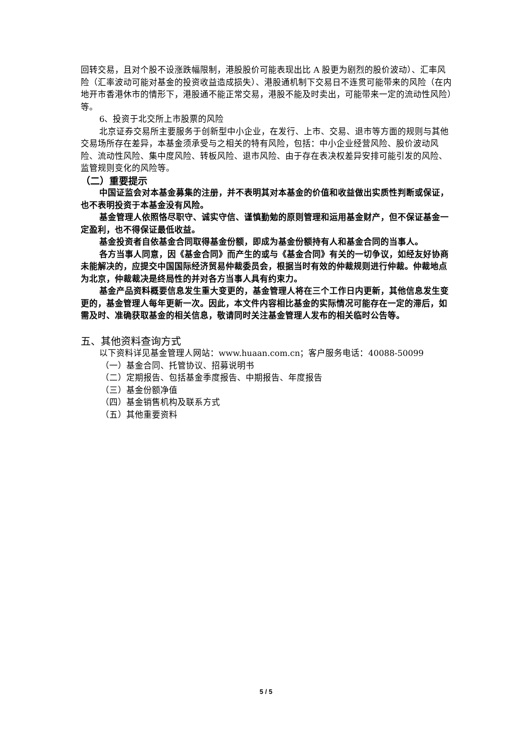回转交易，且对个股不设涨跌幅限制，港股股价可能表现出比 A 股更为剧烈的股价波动）、汇率风险（汇率波动可能对基金的投资收益造成损失）、港股通机制下交易日不连贯可能带来的风险（在内地开市香港休市的情形下，港股通不能正常交易，港股不能及时卖出，可能带来一定的流动性风险）等。
6、投资于北交所上市股票的风险
北京证券交易所主要服务于创新型中小企业，在发行、上市、交易、退市等方面的规则与其他交易场所存在差异，本基金须承受与之相关的特有风险，包括：中小企业经营风险、股价波动风险、流动性风险、集中度风险、转板风险、退市风险、由于存在表决权差异安排可能引发的风险、监管规则变化的风险等。
（二）重要提示
中国证监会对本基金募集的注册，并不表明其对本基金的价值和收益做出实质性判断或保证，也不表明投资于本基金没有风险。
基金管理人依照恪尽职守、诚实守信、谨慎勤勉的原则管理和运用基金财产，但不保证基金一定盈利，也不得保证最低收益。
基金投资者自依基金合同取得基金份额，即成为基金份额持有人和基金合同的当事人。
各方当事人同意，因《基金合同》而产生的或与《基金合同》有关的一切争议，如经友好协商未能解决的，应提交中国国际经济贸易仲裁委员会，根据当时有效的仲裁规则进行仲裁。仲裁地点为北京，仲裁裁决是终局性的并对各方当事人具有约束力。
基金产品资料概要信息发生重大变更的，基金管理人将在三个工作日内更新，其他信息发生变更的，基金管理人每年更新一次。因此，本文件内容相比基金的实际情况可能存在一定的滞后，如需及时、准确获取基金的相关信息，敬请同时关注基金管理人发布的相关临时公告等。
五、其他资料查询方式
以下资料详见基金管理人网站：www.huaan.com.cn；客户服务电话：40088-50099
（一）基金合同、托管协议、招募说明书
（二）定期报告、包括基金季度报告、中期报告、年度报告
（三）基金份额净值
（四）基金销售机构及联系方式
（五）其他重要资料
5 / 5